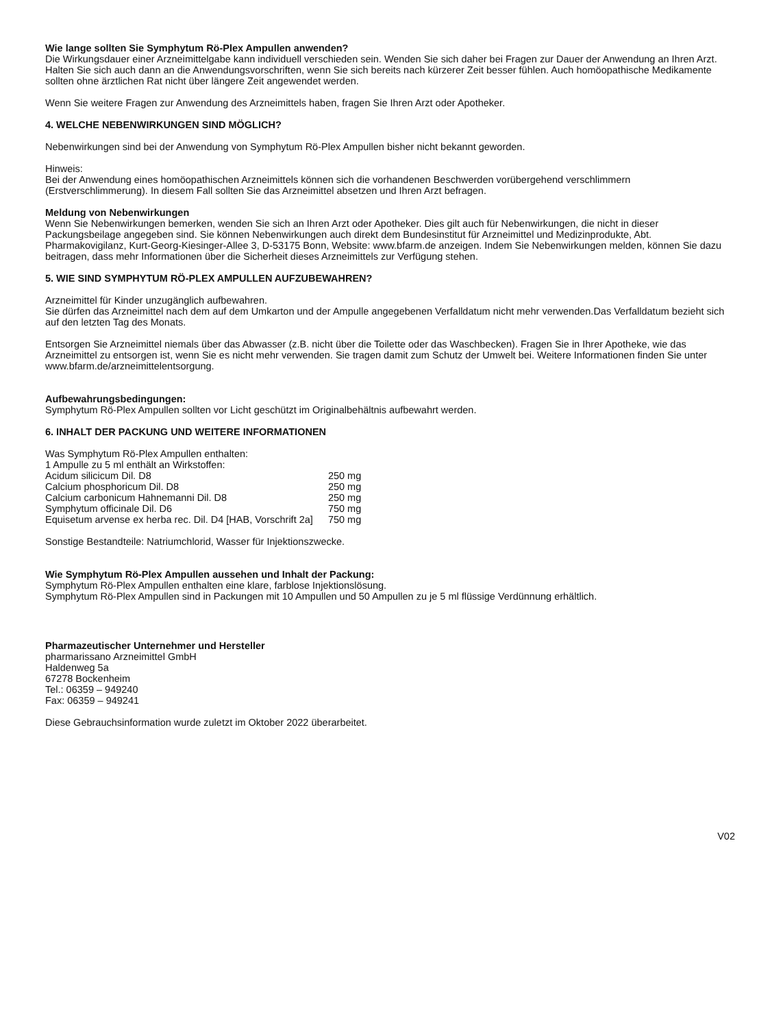Wie lange sollten Sie Symphytum Rö-Plex Ampullen anwenden?
Die Wirkungsdauer einer Arzneimittelgabe kann individuell verschieden sein. Wenden Sie sich daher bei Fragen zur Dauer der Anwendung an Ihren Arzt. Halten Sie sich auch dann an die Anwendungsvorschriften, wenn Sie sich bereits nach kürzerer Zeit besser fühlen. Auch homöopathische Medikamente sollten ohne ärztlichen Rat nicht über längere Zeit angewendet werden.
Wenn Sie weitere Fragen zur Anwendung des Arzneimittels haben, fragen Sie Ihren Arzt oder Apotheker.
4. WELCHE NEBENWIRKUNGEN SIND MÖGLICH?
Nebenwirkungen sind bei der Anwendung von Symphytum Rö-Plex Ampullen bisher nicht bekannt geworden.
Hinweis:
Bei der Anwendung eines homöopathischen Arzneimittels können sich die vorhandenen Beschwerden vorübergehend verschlimmern (Erstverschlimmerung). In diesem Fall sollten Sie das Arzneimittel absetzen und Ihren Arzt befragen.
Meldung von Nebenwirkungen
Wenn Sie Nebenwirkungen bemerken, wenden Sie sich an Ihren Arzt oder Apotheker. Dies gilt auch für Nebenwirkungen, die nicht in dieser Packungsbeilage angegeben sind. Sie können Nebenwirkungen auch direkt dem Bundesinstitut für Arzneimittel und Medizinprodukte, Abt. Pharmakovigilanz, Kurt-Georg-Kiesinger-Allee 3, D-53175 Bonn, Website: www.bfarm.de anzeigen. Indem Sie Nebenwirkungen melden, können Sie dazu beitragen, dass mehr Informationen über die Sicherheit dieses Arzneimittels zur Verfügung stehen.
5. WIE SIND SYMPHYTUM RÖ-PLEX AMPULLEN AUFZUBEWAHREN?
Arzneimittel für Kinder unzugänglich aufbewahren.
Sie dürfen das Arzneimittel nach dem auf dem Umkarton und der Ampulle angegebenen Verfalldatum nicht mehr verwenden.Das Verfalldatum bezieht sich auf den letzten Tag des Monats.
Entsorgen Sie Arzneimittel niemals über das Abwasser (z.B. nicht über die Toilette oder das Waschbecken). Fragen Sie in Ihrer Apotheke, wie das Arzneimittel zu entsorgen ist, wenn Sie es nicht mehr verwenden. Sie tragen damit zum Schutz der Umwelt bei. Weitere Informationen finden Sie unter www.bfarm.de/arzneimittelentsorgung.
Aufbewahrungsbedingungen:
Symphytum Rö-Plex Ampullen sollten vor Licht geschützt im Originalbehältnis aufbewahrt werden.
6. INHALT DER PACKUNG UND WEITERE INFORMATIONEN
Was Symphytum Rö-Plex Ampullen enthalten:
1 Ampulle zu 5 ml enthält an Wirkstoffen:
| Acidum silicicum Dil. D8 | 250 mg |
| Calcium phosphoricum Dil. D8 | 250 mg |
| Calcium carbonicum Hahnemanni Dil. D8 | 250 mg |
| Symphytum officinale Dil. D6 | 750 mg |
| Equisetum arvense ex herba rec. Dil. D4 [HAB, Vorschrift 2a] | 750 mg |
Sonstige Bestandteile: Natriumchlorid, Wasser für Injektionszwecke.
Wie Symphytum Rö-Plex Ampullen aussehen und Inhalt der Packung:
Symphytum Rö-Plex Ampullen enthalten eine klare, farblose Injektionslösung.
Symphytum Rö-Plex Ampullen sind in Packungen mit 10 Ampullen und 50 Ampullen zu je 5 ml flüssige Verdünnung erhältlich.
Pharmazeutischer Unternehmer und Hersteller
pharmarissano Arzneimittel GmbH
Haldenweg 5a
67278 Bockenheim
Tel.: 06359 – 949240
Fax: 06359 – 949241
Diese Gebrauchsinformation wurde zuletzt im Oktober 2022 überarbeitet.
V02